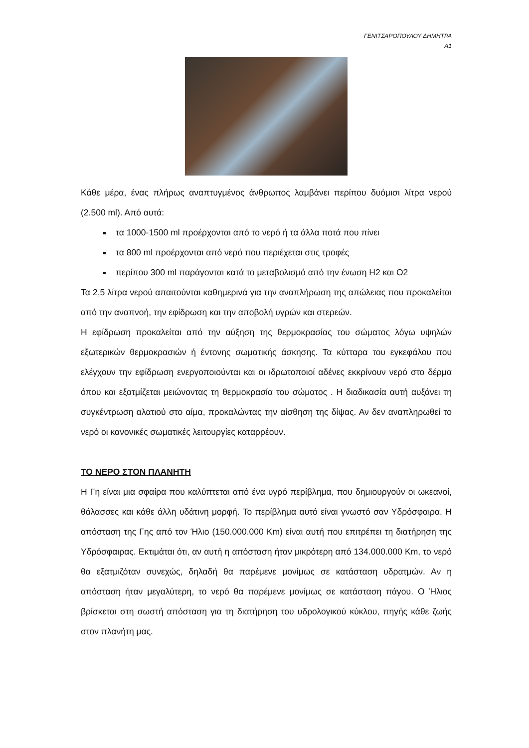ΓΕΝΙΤΣΑΡΟΠΟΥΛΟΥ ΔΗΜΗΤΡΑ
Α1
Κάθε μέρα, ένας πλήρως αναπτυγμένος άνθρωπος λαμβάνει περίπου δυόμισι λίτρα νερού (2.500 ml). Από αυτά:
τα 1000-1500 ml προέρχονται από το νερό ή τα άλλα ποτά που πίνει
τα 800 ml προέρχονται από νερό που περιέχεται στις τροφές
περίπου 300 ml παράγονται κατά το μεταβολισμό από την ένωση Η2 και Ο2
Τα 2,5 λίτρα νερού απαιτούνται καθημερινά για την αναπλήρωση της απώλειας που προκαλείται από την αναπνοή, την εφίδρωση και την αποβολή υγρών και στερεών.
Η εφίδρωση προκαλείται από την αύξηση της θερμοκρασίας του σώματος λόγω υψηλών εξωτερικών θερμοκρασιών ή έντονης σωματικής άσκησης. Τα κύτταρα του εγκεφάλου που ελέγχουν την εφίδρωση ενεργοποιούνται και οι ιδρωτοποιοί αδένες εκκρίνουν νερό στο δέρμα όπου και εξατμίζεται μειώνοντας τη θερμοκρασία του σώματος . Η διαδικασία αυτή αυξάνει τη συγκέντρωση αλατιού στο αίμα, προκαλώντας την αίσθηση της δίψας. Αν δεν αναπληρωθεί το νερό οι κανονικές σωματικές λειτουργίες καταρρέουν.
ΤΟ ΝΕΡΟ ΣΤΟΝ ΠΛΑΝΗΤΗ
Η Γη είναι μια σφαίρα που καλύπτεται από ένα υγρό περίβλημα, που δημιουργούν οι ωκεανοί, θάλασσες και κάθε άλλη υδάτινη μορφή. Το περίβλημα αυτό είναι γνωστό σαν Υδρόσφαιρα. Η απόσταση της Γης από τον Ήλιο (150.000.000 Km) είναι αυτή που επιτρέπει τη διατήρηση της Υδρόσφαιρας. Εκτιμάται ότι, αν αυτή η απόσταση ήταν μικρότερη από 134.000.000 Km, το νερό θα εξατμιζόταν συνεχώς, δηλαδή θα παρέμενε μονίμως σε κατάσταση υδρατμών. Αν η απόσταση ήταν μεγαλύτερη, το νερό θα παρέμενε μονίμως σε κατάσταση πάγου. Ο Ήλιος βρίσκεται στη σωστή απόσταση για τη διατήρηση του υδρολογικού κύκλου, πηγής κάθε ζωής στον πλανήτη μας.